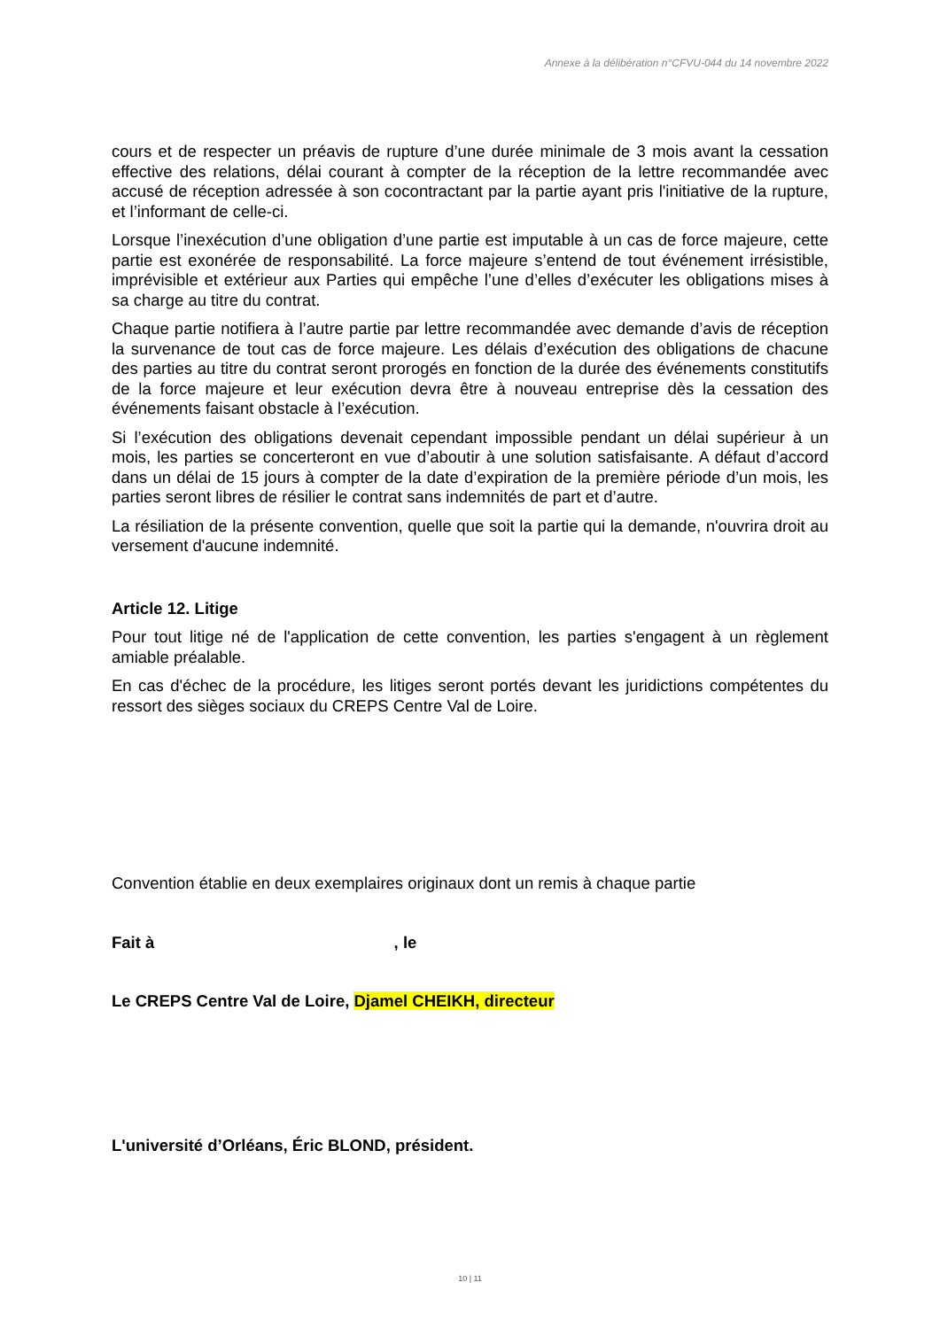Annexe à la délibération n°CFVU-044 du 14 novembre 2022
cours et de respecter un préavis de rupture d’une durée minimale de 3 mois avant la cessation effective des relations, délai courant à compter de la réception de la lettre recommandée avec accusé de réception adressée à son cocontractant par la partie ayant pris l'initiative de la rupture, et l’informant de celle-ci.
Lorsque l’inexécution d’une obligation d’une partie est imputable à un cas de force majeure, cette partie est exonérée de responsabilité. La force majeure s’entend de tout événement irrésistible, imprévisible et extérieur aux Parties qui empêche l’une d’elles d’exécuter les obligations mises à sa charge au titre du contrat.
Chaque partie notifiera à l’autre partie par lettre recommandée avec demande d’avis de réception la survenance de tout cas de force majeure. Les délais d’exécution des obligations de chacune des parties au titre du contrat seront prorogés en fonction de la durée des événements constitutifs de la force majeure et leur exécution devra être à nouveau entreprise dès la cessation des événements faisant obstacle à l’exécution.
Si l’exécution des obligations devenait cependant impossible pendant un délai supérieur à un mois, les parties se concerteront en vue d’aboutir à une solution satisfaisante. A défaut d’accord dans un délai de 15 jours à compter de la date d’expiration de la première période d’un mois, les parties seront libres de résilier le contrat sans indemnités de part et d’autre.
La résiliation de la présente convention, quelle que soit la partie qui la demande, n'ouvrira droit au versement d'aucune indemnité.
Article 12. Litige
Pour tout litige né de l'application de cette convention, les parties s'engagent à un règlement amiable préalable.
En cas d'échec de la procédure, les litiges seront portés devant les juridictions compétentes du ressort des sièges sociaux du CREPS Centre Val de Loire.
Convention établie en deux exemplaires originaux dont un remis à chaque partie
Fait à , le
Le CREPS Centre Val de Loire, Djamel CHEIKH, directeur
L'université d’Orléans, Éric BLOND, président.
10 | 11